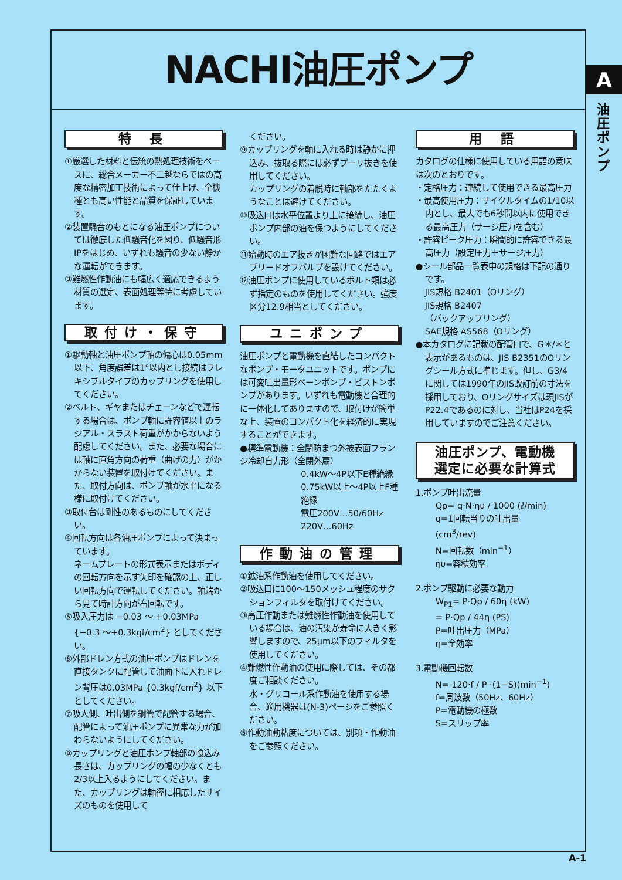NACHI油圧ポンプ
A
油圧ポンプ
特 長
①厳選した材料と伝統の熱処理技術をベースに、総合メーカー不二越ならではの高度な精密加工技術によって仕上げ、全機種とも高い性能と品質を保証しています。
②装置騒音のもとになる油圧ポンプについては徹底した低騒音化を図り、低騒音形IPをはじめ、いずれも騒音の少ない静かな運転ができます。
③難燃性作動油にも幅広く適応できるよう材質の選定、表面処理等特に考慮しています。
取付け・保守
①駆動軸と油圧ポンプ軸の偏心は0.05mm以下、角度誤差は1°以内とし接続はフレキシブルタイプのカップリングを使用してください。
②ベルト、ギヤまたはチェーンなどで運転する場合は、ポンプ軸に許容値以上のラジアル・スラスト荷重がかからないよう配慮してください。また、必要な場合には軸に直角方向の荷重（曲げの力）がかからない装置を取付けてください。また、取付方向は、ポンプ軸が水平になる様に取付けてください。
③取付台は剛性のあるものにしてください。
④回転方向は各油圧ポンプによって決まっています。
ネームプレートの形式表示またはボディの回転方向を示す矢印を確認の上、正しい回転方向で運転してください。軸端から見て時計方向が右回転です。
⑤吸入圧力は −0.03 ～ +0.03MPa {−0.3 ～+0.3kgf/cm<sup>2</sup>} としてください。
⑥外部ドレン方式の油圧ポンプはドレンを直接タンクに配管して油面下に入れドレン背圧は0.03MPa {0.3kgf/cm<sup>2</sup>} 以下としてください。
⑦吸入側、吐出側を鋼管で配管する場合、配管によって油圧ポンプに異常な力が加わらないようにしてください。
⑧カップリングと油圧ポンプ軸部の喰込み長さは、カップリングの幅の少なくとも2/3以上入るようにしてください。また、カップリングは軸径に相応したサイズのものを使用して
ください。
⑨カップリングを軸に入れる時は静かに押込み、抜取る際には必ずプーリ抜きを使用してください。
カップリングの着脱時に軸部をたたくようなことは避けてください。
⑩吸込口は水平位置より上に接続し、油圧ポンプ内部の油を保つようにしてください。
⑪始動時のエア抜きが困難な回路ではエアブリードオフバルブを設けてください。
⑫油圧ポンプに使用しているボルト類は必ず指定のものを使用してください。強度区分12.9相当としてください。
ユニポンプ
油圧ポンプと電動機を直結したコンパクトなポンプ・モータユニットです。ポンプには可変吐出量形ベーンポンプ・ピストンポンプがあります。いずれも電動機と合理的に一体化してありますので、取付けが簡単な上、装置のコンパクト化を経済的に実現することができます。
●標準電動機：全閉防まつ外被表面フランジ冷却自力形（全閉外扇）
0.4kW～4P以下E種絶縁
0.75kW以上～4P以上F種絶縁
電圧200V…50/60Hz
220V…60Hz
作動油の管理
①鉱油系作動油を使用してください。
②吸込口に100～150メッシュ程度のサクションフィルタを取付けてください。
③高圧作動または難燃性作動油を使用している場合は、油の汚染が寿命に大きく影響しますので、25μm以下のフィルタを使用してください。
④難燃性作動油の使用に際しては、その都度ご相談ください。
水・グリコール系作動油を使用する場合、適用機器は(N-3)ページをご参照ください。
⑤作動油動粘度については、別項・作動油をご参照ください。
用 語
カタログの仕様に使用している用語の意味は次のとおりです。
・定格圧力：連続して使用できる最高圧力
・最高使用圧力：サイクルタイムの1/10以内とし、最大でも6秒間以内に使用できる最高圧力（サージ圧力を含む）
・許容ピーク圧力：瞬間的に許容できる最高圧力（設定圧力＋サージ圧力）
●シール部品一覧表中の規格は下記の通りです。
JIS規格 B2401（Oリング）
JIS規格 B2407
（バックアップリング）
SAE規格 AS568（Oリング）
●本カタログに記載の配管口で、G＊/＊と表示があるものは、JIS B2351のOリングシール方式に準じます。但し、G3/4に関しては1990年のJIS改訂前の寸法を採用しており、Oリングサイズは現JISがP22.4であるのに対し、当社はP24を採用していますのでご注意ください。
油圧ポンプ、電動機
選定に必要な計算式
1.ポンプ吐出流量
Qp= q·N·ηυ / 1000 (ℓ/min)
q=1回転当りの吐出量
(cm<sup>3</sup>/rev)
N=回転数（min<sup>−1</sup>）
ηυ=容積効率
2.ポンプ駆動に必要な動力
W<sub>P1</sub>= P·Qp / 60η (kW)
= P·Qp / 44η (PS)
P=吐出圧力（MPa）
η=全効率
3.電動機回転数
N= 120·f / P ·(1−S)(min<sup>−1</sup>)
f=周波数（50Hz、60Hz）
P=電動機の極数
S=スリップ率
A-1